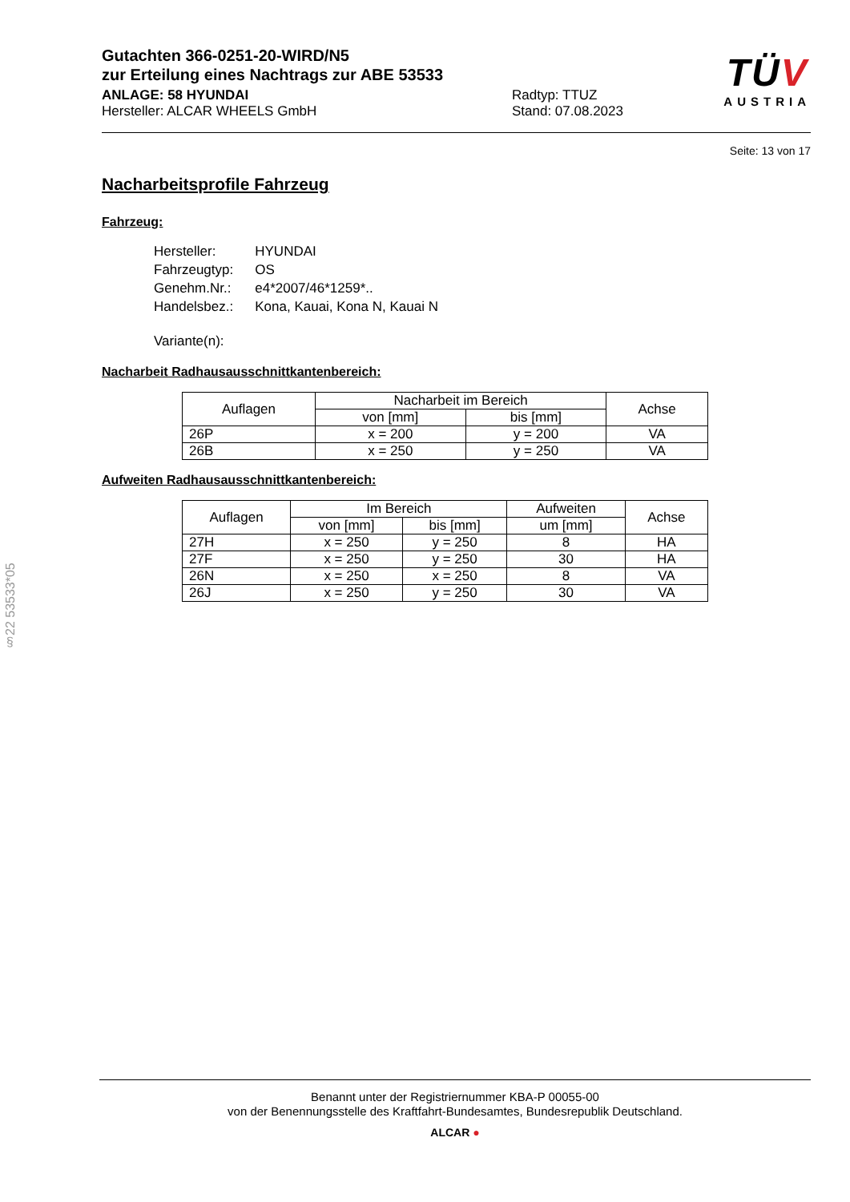§22 53533*05
Gutachten 366-0251-20-WIRD/N5
zur Erteilung eines Nachtrags zur ABE 53533
ANLAGE: 58 HYUNDAI
Hersteller: ALCAR WHEELS GmbH
Radtyp: TTUZ
Stand: 07.08.2023
TÜV
AUSTRIA
Seite: 13 von 17
Nacharbeitsprofile Fahrzeug
Fahrzeug:
| Hersteller: | HYUNDAI |
| Fahrzeugtyp: | OS |
| Genehm.Nr.: | e4*2007/46*1259*.. |
| Handelsbez.: | Kona, Kauai, Kona N, Kauai N |
| Variante(n): | |
Nacharbeit Radhausausschnittkantenbereich:
| Auflagen | Nacharbeit im Bereich | | Achse |
| --- | --- | --- | --- |
| | von [mm] | bis [mm] | |
| 26P | x = 200 | y = 200 | VA |
| 26B | x = 250 | y = 250 | VA |
Aufweiten Radhausausschnittkantenbereich:
| Auflagen | Im Bereich | | Aufweiten | Achse |
| --- | --- | --- | --- | --- |
| | von [mm] | bis [mm] | um [mm] | |
| 27H | x = 250 | y = 250 | 8 | HA |
| 27F | x = 250 | y = 250 | 30 | HA |
| 26N | x = 250 | x = 250 | 8 | VA |
| 26J | x = 250 | y = 250 | 30 | VA |
Benannt unter der Registriernummer KBA-P 00055-00
von der Benennungsstelle des Kraftfahrt-Bundesamtes, Bundesrepublik Deutschland.
ALCAR ●